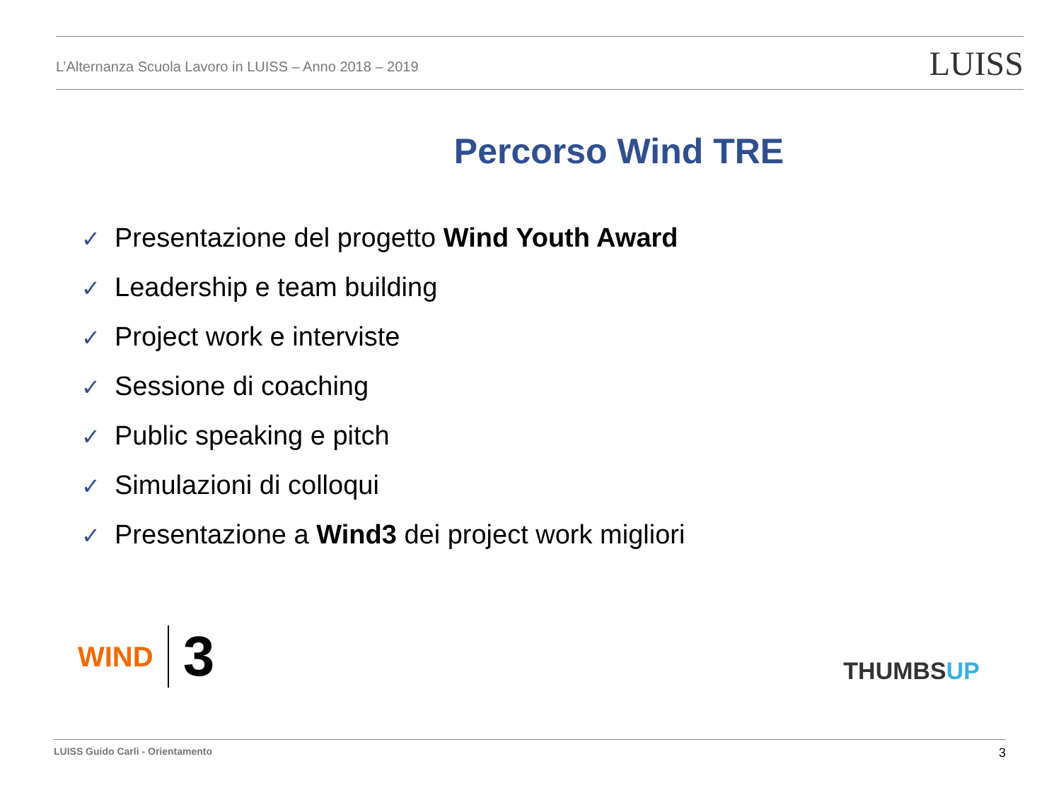L’Alternanza Scuola Lavoro in LUISS – Anno 2018 – 2019
LUISS
Percorso Wind TRE
✓ Presentazione del progetto Wind Youth Award
✓ Leadership e team building
✓ Project work e interviste
✓ Sessione di coaching
✓ Public speaking e pitch
✓ Simulazioni di colloqui
✓ Presentazione a Wind3 dei project work migliori
WIND
3
THUMBSUP
LUISS Guido Carli - Orientamento
3